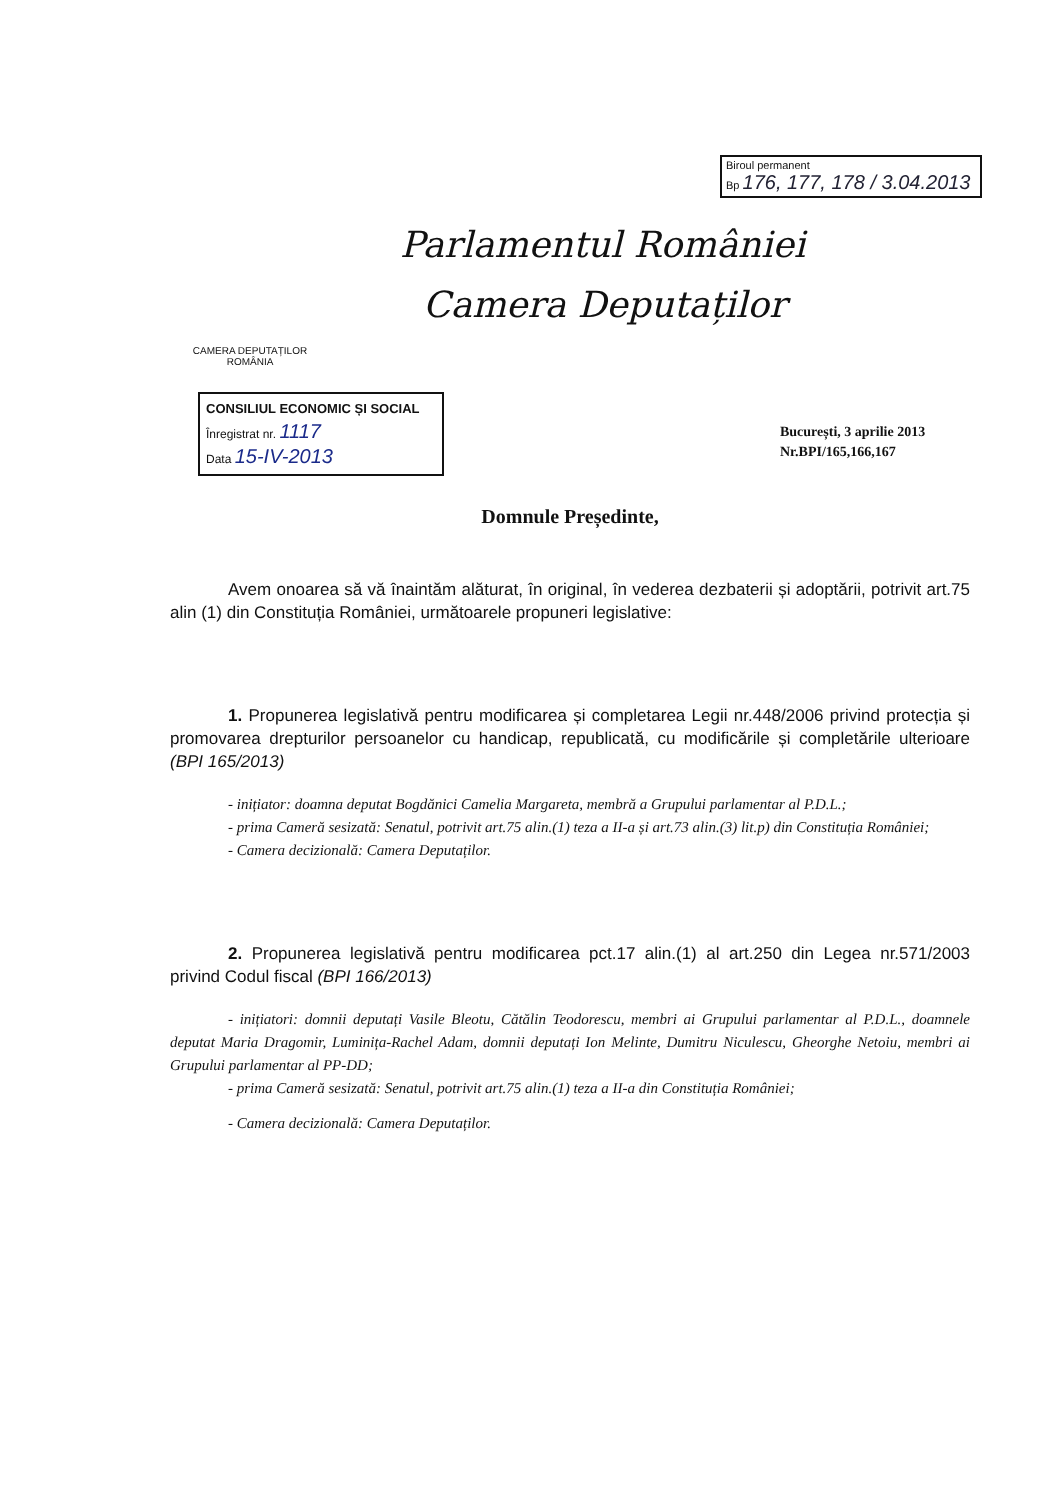Biroul permanent
Bp 176, 177, 178 / 3.04.2013
CAMERA DEPUTAȚILOR
ROMÂNIA
Parlamentul României
Camera Deputaților
CONSILIUL ECONOMIC ȘI SOCIAL
Înregistrat nr. 1117
Data 15-IV-2013
București, 3 aprilie 2013
Nr.BPI/165,166,167
Domnule Președinte,
Avem onoarea să vă înaintăm alăturat, în original, în vederea dezbaterii și adoptării, potrivit art.75 alin (1) din Constituția României, următoarele propuneri legislative:
1. Propunerea legislativă pentru modificarea și completarea Legii nr.448/2006 privind protecția și promovarea drepturilor persoanelor cu handicap, republicată, cu modificările și completările ulterioare (BPI 165/2013)
- inițiator: doamna deputat Bogdănici Camelia Margareta, membră a Grupului parlamentar al P.D.L.;
- prima Cameră sesizată: Senatul, potrivit art.75 alin.(1) teza a II-a și art.73 alin.(3) lit.p) din Constituția României;
- Camera decizională: Camera Deputaților.
2. Propunerea legislativă pentru modificarea pct.17 alin.(1) al art.250 din Legea nr.571/2003 privind Codul fiscal (BPI 166/2013)
- inițiatori: domnii deputați Vasile Bleotu, Cătălin Teodorescu, membri ai Grupului parlamentar al P.D.L., doamnele deputat Maria Dragomir, Luminița-Rachel Adam, domnii deputați Ion Melinte, Dumitru Niculescu, Gheorghe Netoiu, membri ai Grupului parlamentar al PP-DD;
- prima Cameră sesizată: Senatul, potrivit art.75 alin.(1) teza a II-a din Constituția României;
- Camera decizională: Camera Deputaților.